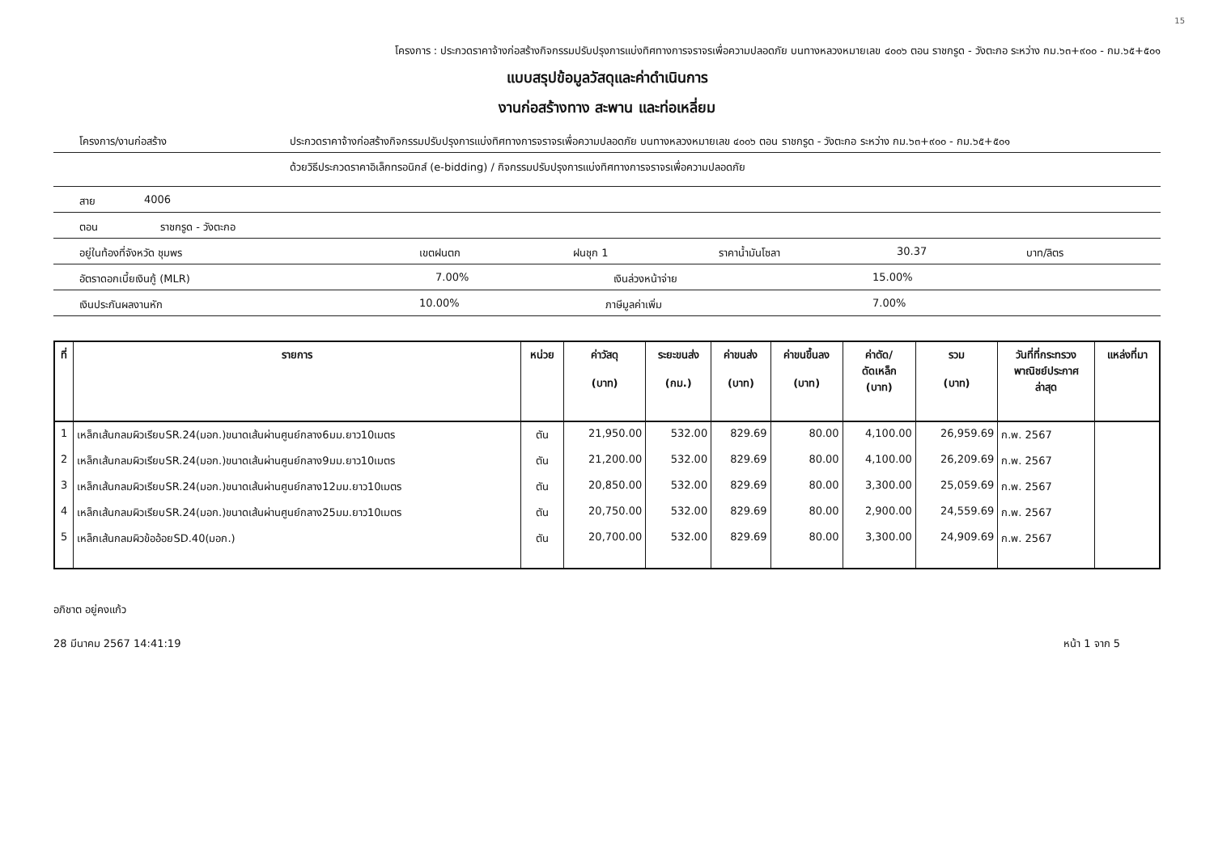15
โครงการ : ประกวดราคาจ้างก่อสร้างกิจกรรมปรับปรุงการแบ่งทิศทางการจราจรเพื่อความปลอดภัย บนทางหลวงหมายเลข ๔๐๐๖ ตอน ราชกรูด - วังตะกอ ระหว่าง กม.๖๓+๙๐๐ - กม.๖๕+๕๐๑
แบบสรุปข้อมูลวัสดุและค่าดำเนินการ
งานก่อสร้างทาง สะพาน และท่อเหลี่ยม
โครงการ/งานก่อสร้าง ประกวดราคาจ้างก่อสร้างกิจกรรมปรับปรุงการแบ่งทิศทางการจราจรเพื่อความปลอดภัย บนทางหลวงหมายเลข ๔๐๐๖ ตอน ราชกรูด - วังตะกอ ระหว่าง กม.๖๓+๙๐๐ - กม.๖๕+๕๐๑
ด้วยวิธีประกวดราคาอิเล็กทรอนิกส์ (e-bidding) / กิจกรรมปรับปรุงการแบ่งทิศทางการจราจรเพื่อความปลอดภัย
สาย 4006
ตอน ราชกรูด - วังตะกอ
อยู่ในท้องที่จังหวัด ชุมพร เขตฝนตก ฝนชุก 1 ราคาน้ำมันโซลา 30.37 บาท/ลิตร
อัตราดอกเบี้ยเงินกู้ (MLR) 7.00% เงินล่วงหน้าจ่าย 15.00%
เงินประกันผลงานหัก 10.00% ภาษีมูลค่าเพิ่ม 7.00%
| ที่ | รายการ | หน่วย | ค่าวัสดุ (บาท) | ระยะขนส่ง (กม.) | ค่าขนส่ง (บาท) | ค่าขนขึ้นลง (บาท) | ค่าตัด/ ดัดเหล็ก (บาท) | รวม (บาท) | วันที่ที่กระทรวง พาณิชย์ประกาศ ล่าสุด | แหล่งที่มา |
| --- | --- | --- | --- | --- | --- | --- | --- | --- | --- | --- |
| 1 | เหล็กเส้นกลมผิวเรียบSR.24(มอก.)ขนาดเส้นผ่านศูนย์กลาง6มม.ยาว10เมตร | ตัน | 21,950.00 | 532.00 | 829.69 | 80.00 | 4,100.00 | 26,959.69 | ก.พ. 2567 | |
| 2 | เหล็กเส้นกลมผิวเรียบSR.24(มอก.)ขนาดเส้นผ่านศูนย์กลาง9มม.ยาว10เมตร | ตัน | 21,200.00 | 532.00 | 829.69 | 80.00 | 4,100.00 | 26,209.69 | ก.พ. 2567 | |
| 3 | เหล็กเส้นกลมผิวเรียบSR.24(มอก.)ขนาดเส้นผ่านศูนย์กลาง12มม.ยาว10เมตร | ตัน | 20,850.00 | 532.00 | 829.69 | 80.00 | 3,300.00 | 25,059.69 | ก.พ. 2567 | |
| 4 | เหล็กเส้นกลมผิวเรียบSR.24(มอก.)ขนาดเส้นผ่านศูนย์กลาง25มม.ยาว10เมตร | ตัน | 20,750.00 | 532.00 | 829.69 | 80.00 | 2,900.00 | 24,559.69 | ก.พ. 2567 | |
| 5 | เหล็กเส้นกลมผิวข้ออ้อยSD.40(มอก.) | ตัน | 20,700.00 | 532.00 | 829.69 | 80.00 | 3,300.00 | 24,909.69 | ก.พ. 2567 | |
อภิชาต อยู่คงแก้ว
28 มีนาคม 2567 14:41:19 หน้า 1 จาก 5